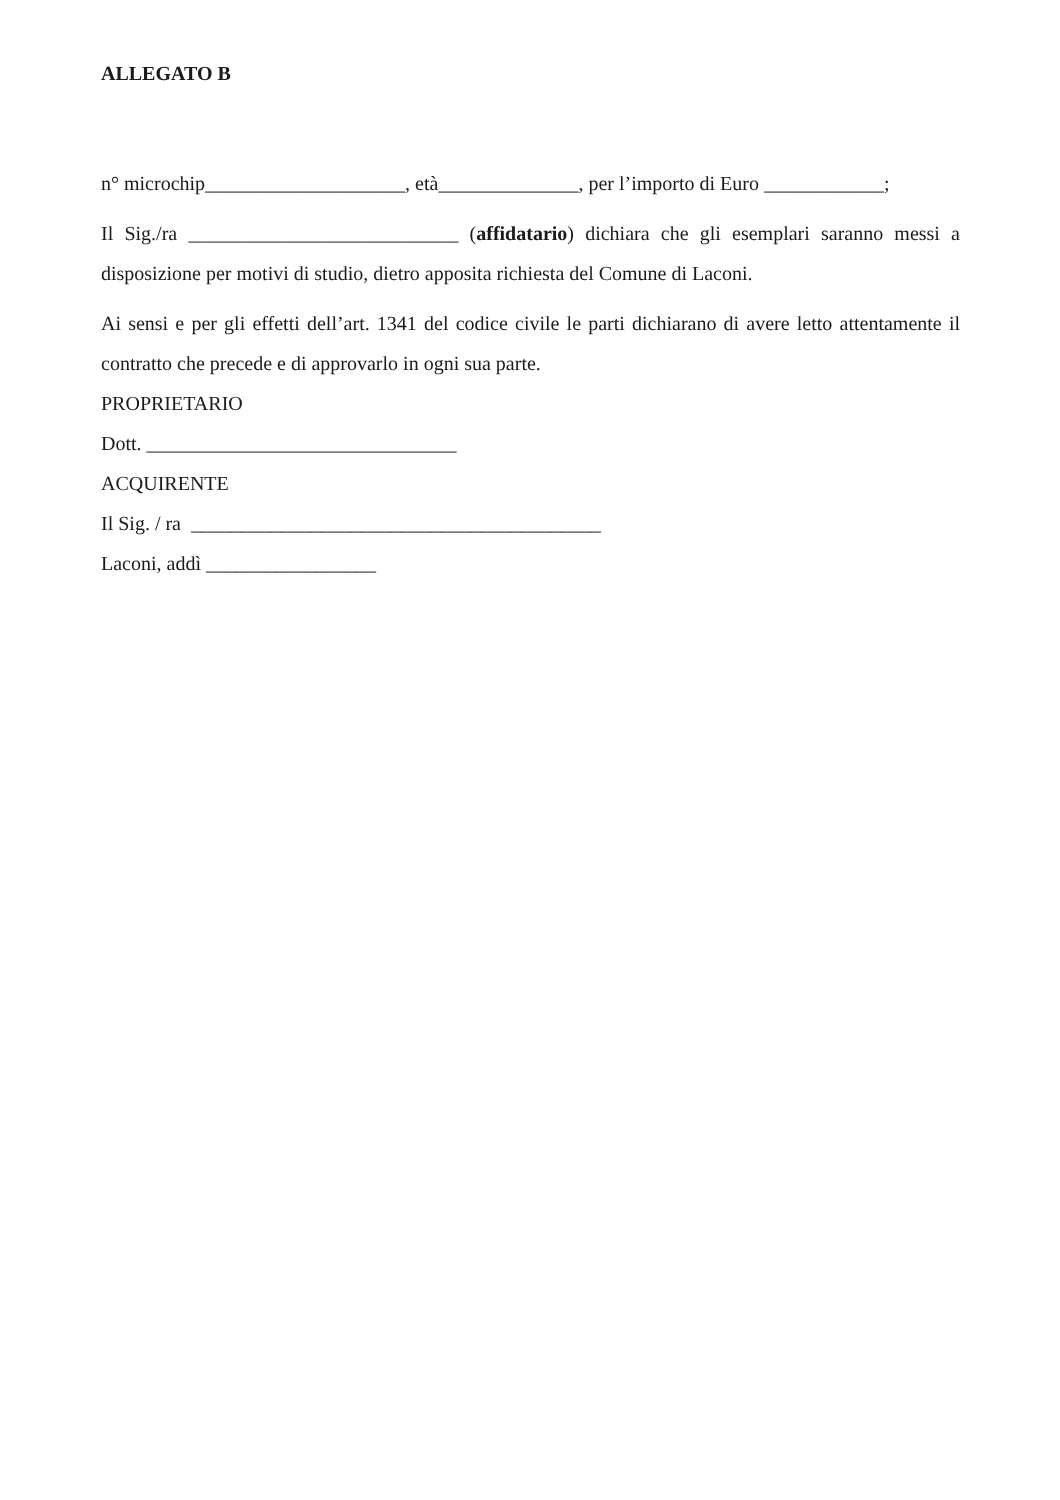ALLEGATO B
n° microchip____________________, età______________, per l’importo di Euro ____________;
Il Sig./ra ___________________________ (affidatario) dichiara che gli esemplari saranno messi a disposizione per motivi di studio, dietro apposita richiesta del Comune di Laconi.
Ai sensi e per gli effetti dell’art. 1341 del codice civile le parti dichiarano di avere letto attentamente il contratto che precede e di approvarlo in ogni sua parte.
PROPRIETARIO
Dott. _______________________________
ACQUIRENTE
Il Sig. / ra _________________________________________
Laconi, addì _________________